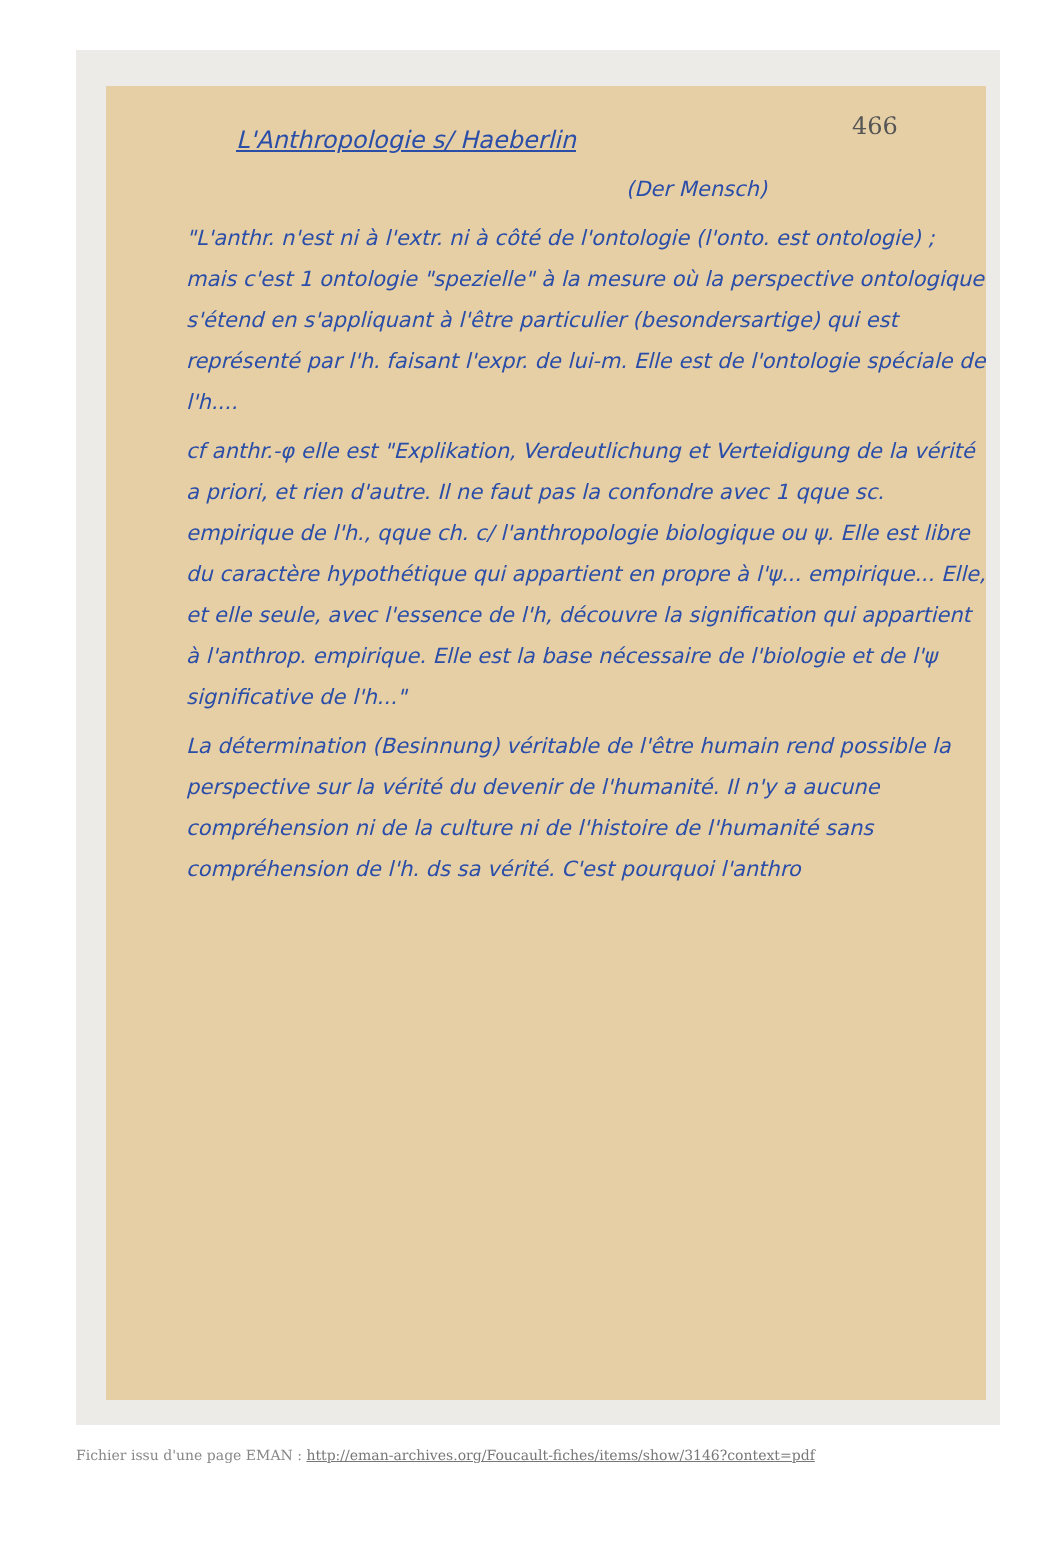466
L'Anthropologie s/ Haeberlin
(Der Mensch)
"L'anthr. n'est ni à l'extr. ni à côté de l'ontologie (l'onto. est ontologie) ; mais c'est 1 ontologie "spezielle" à la mesure où la perspective ontologique s'étend en s'appliquant à l'être particulier (besondersartige) qui est représenté par l'h. faisant l'expr. de lui-m. Elle est de l'ontologie spéciale de l'h....
cf anthr.-φ elle est "Explikation, Verdeutlichung et Verteidigung de la vérité a priori, et rien d'autre. Il ne faut pas la confondre avec 1 qque sc. empirique de l'h., qque ch. c/ l'anthropologie biologique ou ψ. Elle est libre du caractère hypothétique qui appartient en propre à l'ψ... empirique... Elle, et elle seule, avec l'essence de l'h, découvre la signification qui appartient à l'anthrop. empirique. Elle est la base nécessaire de l'biologie et de l'ψ significative de l'h..."
La détermination (Besinnung) véritable de l'être humain rend possible la perspective sur la vérité du devenir de l'humanité. Il n'y a aucune compréhension ni de la culture ni de l'histoire de l'humanité sans compréhension de l'h. ds sa vérité. C'est pourquoi l'anthro
Fichier issu d'une page EMAN : http://eman-archives.org/Foucault-fiches/items/show/3146?context=pdf